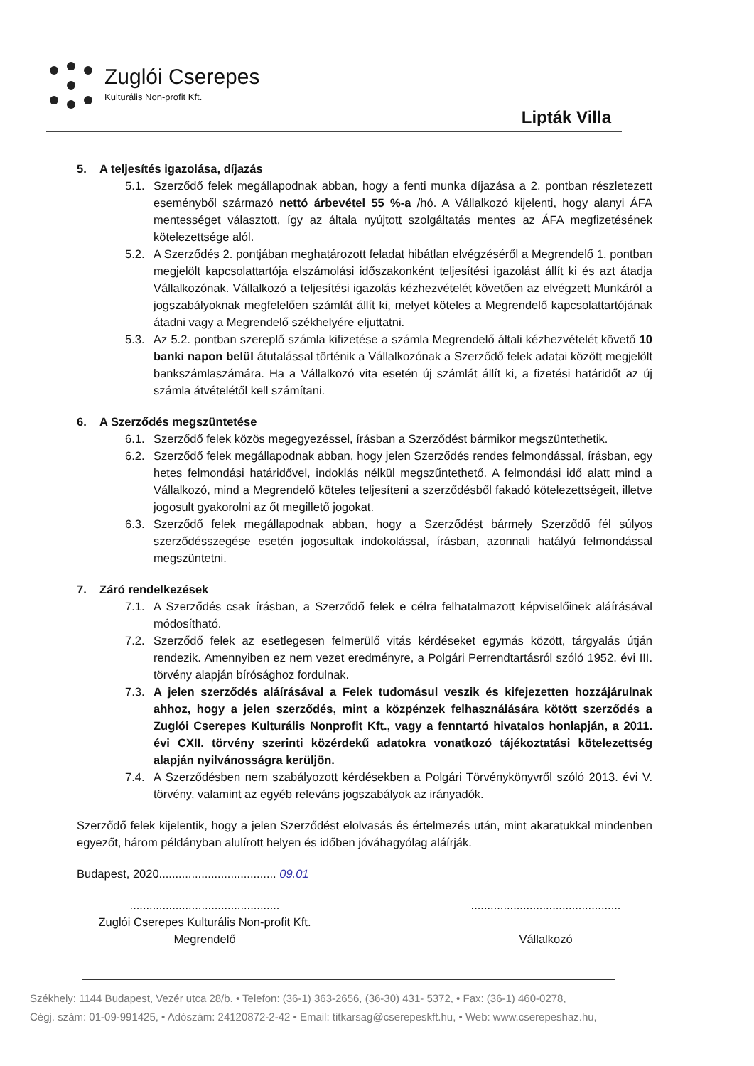Zuglói Cserepes
Kulturális Non-profit Kft.
Lipták Villa
5. A teljesítés igazolása, díjazás
5.1. Szerződő felek megállapodnak abban, hogy a fenti munka díjazása a 2. pontban részletezett eseményből származó nettó árbevétel 55 %-a /hó. A Vállalkozó kijelenti, hogy alanyi ÁFA mentességet választott, így az általa nyújtott szolgáltatás mentes az ÁFA megfizetésének kötelezettsége alól.
5.2. A Szerződés 2. pontjában meghatározott feladat hibátlan elvégzéséről a Megrendelő 1. pontban megjelölt kapcsolattartója elszámolási időszakonként teljesítési igazolást állít ki és azt átadja Vállalkozónak. Vállalkozó a teljesítési igazolás kézhezvételét követően az elvégzett Munkáról a jogszabályoknak megfelelően számlát állít ki, melyet köteles a Megrendelő kapcsolattartójának átadni vagy a Megrendelő székhelyére eljuttatni.
5.3. Az 5.2. pontban szereplő számla kifizetése a számla Megrendelő általi kézhezvételét követő 10 banki napon belül átutalással történik a Vállalkozónak a Szerződő felek adatai között megjelölt bankszámlaszámára. Ha a Vállalkozó vita esetén új számlát állít ki, a fizetési határidőt az új számla átvételétől kell számítani.
6. A Szerződés megszüntetése
6.1. Szerződő felek közös megegyezéssel, írásban a Szerződést bármikor megszüntethetik.
6.2. Szerződő felek megállapodnak abban, hogy jelen Szerződés rendes felmondással, írásban, egy hetes felmondási határidővel, indoklás nélkül megszűntethető. A felmondási idő alatt mind a Vállalkozó, mind a Megrendelő köteles teljesíteni a szerződésből fakadó kötelezettségeit, illetve jogosult gyakorolni az őt megillető jogokat.
6.3. Szerződő felek megállapodnak abban, hogy a Szerződést bármely Szerződő fél súlyos szerződésszegése esetén jogosultak indokolással, írásban, azonnali hatályú felmondással megszüntetni.
7. Záró rendelkezések
7.1. A Szerződés csak írásban, a Szerződő felek e célra felhatalmazott képviselőinek aláírásával módosítható.
7.2. Szerződő felek az esetlegesen felmerülő vitás kérdéseket egymás között, tárgyalás útján rendezik. Amennyiben ez nem vezet eredményre, a Polgári Perrendtartásról szóló 1952. évi III. törvény alapján bírósághoz fordulnak.
7.3. A jelen szerződés aláírásával a Felek tudomásul veszik és kifejezetten hozzájárulnak ahhoz, hogy a jelen szerződés, mint a közpénzek felhasználására kötött szerződés a Zuglói Cserepes Kulturális Nonprofit Kft., vagy a fenntartó hivatalos honlapján, a 2011. évi CXII. törvény szerinti közérdekű adatokra vonatkozó tájékoztatási kötelezettség alapján nyilvánosságra kerüljön.
7.4. A Szerződésben nem szabályozott kérdésekben a Polgári Törvénykönyvről szóló 2013. évi V. törvény, valamint az egyéb releváns jogszabályok az irányadók.
Szerződő felek kijelentik, hogy a jelen Szerződést elolvasás és értelmezés után, mint akaratukkal mindenben egyezőt, három példányban alulírott helyen és időben jóváhagyólag aláírják.
Budapest, 2020.................................... 09.01
..............................................
Zuglói Cserepes Kulturális Non-profit Kft.
Megrendelő
..............................................
Vállalkozó
Székhely: 1144 Budapest, Vezér utca 28/b. • Telefon: (36-1) 363-2656, (36-30) 431- 5372, • Fax: (36-1) 460-0278,
Cégj. szám: 01-09-991425, • Adószám: 24120872-2-42 • Email: titkarsag@cserepeskft.hu, • Web: www.cserepeshaz.hu,